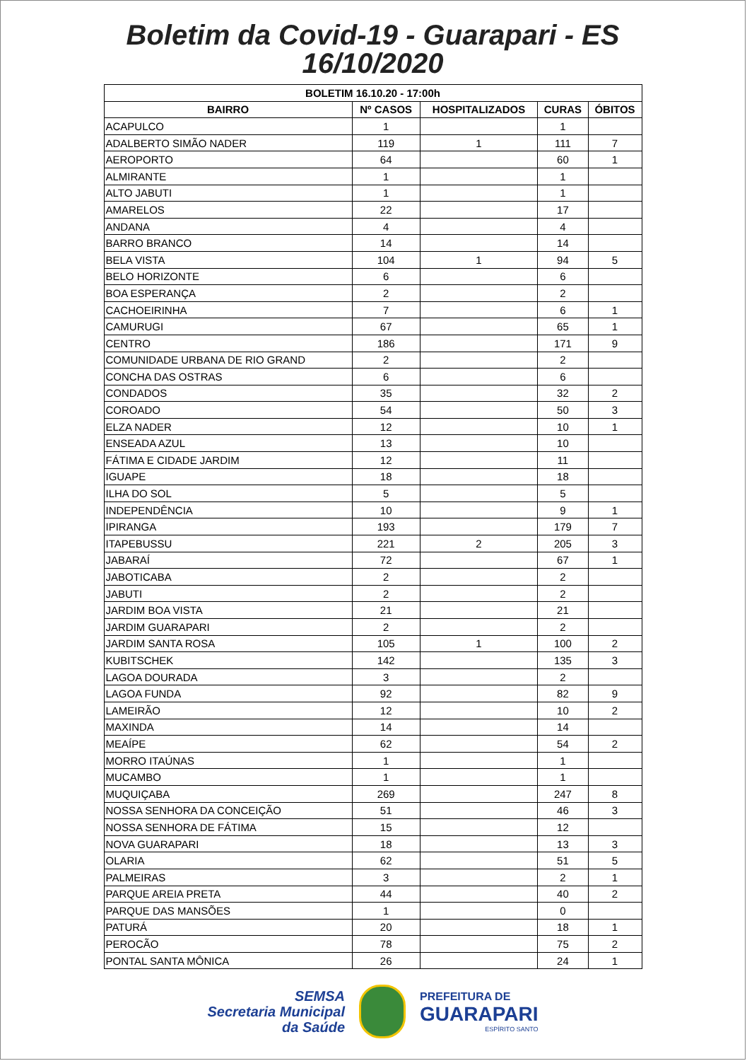Boletim da Covid-19 - Guarapari - ES
16/10/2020
| BOLETIM 16.10.20 - 17:00h | | | | |
| --- | --- | --- | --- | --- |
| BAIRRO | Nº CASOS | HOSPITALIZADOS | CURAS | ÓBITOS |
| ACAPULCO | 1 | | 1 | |
| ADALBERTO SIMÃO NADER | 119 | 1 | 111 | 7 |
| AEROPORTO | 64 | | 60 | 1 |
| ALMIRANTE | 1 | | 1 | |
| ALTO JABUTI | 1 | | 1 | |
| AMARELOS | 22 | | 17 | |
| ANDANA | 4 | | 4 | |
| BARRO BRANCO | 14 | | 14 | |
| BELA VISTA | 104 | 1 | 94 | 5 |
| BELO HORIZONTE | 6 | | 6 | |
| BOA ESPERANÇA | 2 | | 2 | |
| CACHOEIRINHA | 7 | | 6 | 1 |
| CAMURUGI | 67 | | 65 | 1 |
| CENTRO | 186 | | 171 | 9 |
| COMUNIDADE URBANA DE RIO GRAND | 2 | | 2 | |
| CONCHA DAS OSTRAS | 6 | | 6 | |
| CONDADOS | 35 | | 32 | 2 |
| COROADO | 54 | | 50 | 3 |
| ELZA NADER | 12 | | 10 | 1 |
| ENSEADA AZUL | 13 | | 10 | |
| FÁTIMA E CIDADE JARDIM | 12 | | 11 | |
| IGUAPE | 18 | | 18 | |
| ILHA DO SOL | 5 | | 5 | |
| INDEPENDÊNCIA | 10 | | 9 | 1 |
| IPIRANGA | 193 | | 179 | 7 |
| ITAPEBUSSU | 221 | 2 | 205 | 3 |
| JABARAÍ | 72 | | 67 | 1 |
| JABOTICABA | 2 | | 2 | |
| JABUTI | 2 | | 2 | |
| JARDIM BOA VISTA | 21 | | 21 | |
| JARDIM GUARAPARI | 2 | | 2 | |
| JARDIM SANTA ROSA | 105 | 1 | 100 | 2 |
| KUBITSCHEK | 142 | | 135 | 3 |
| LAGOA DOURADA | 3 | | 2 | |
| LAGOA FUNDA | 92 | | 82 | 9 |
| LAMEIRÃO | 12 | | 10 | 2 |
| MAXINDA | 14 | | 14 | |
| MEAÍPE | 62 | | 54 | 2 |
| MORRO ITAÚNAS | 1 | | 1 | |
| MUCAMBO | 1 | | 1 | |
| MUQUIÇABA | 269 | | 247 | 8 |
| NOSSA SENHORA DA CONCEIÇÃO | 51 | | 46 | 3 |
| NOSSA SENHORA DE FÁTIMA | 15 | | 12 | |
| NOVA GUARAPARI | 18 | | 13 | 3 |
| OLARIA | 62 | | 51 | 5 |
| PALMEIRAS | 3 | | 2 | 1 |
| PARQUE AREIA PRETA | 44 | | 40 | 2 |
| PARQUE DAS MANSÕES | 1 | | 0 | |
| PATURÁ | 20 | | 18 | 1 |
| PEROCÃO | 78 | | 75 | 2 |
| PONTAL SANTA MÔNICA | 26 | | 24 | 1 |
SEMSA
Secretaria Municipal
da Saúde
PREFEITURA DE
GUARAPARI
ESPÍRITO SANTO